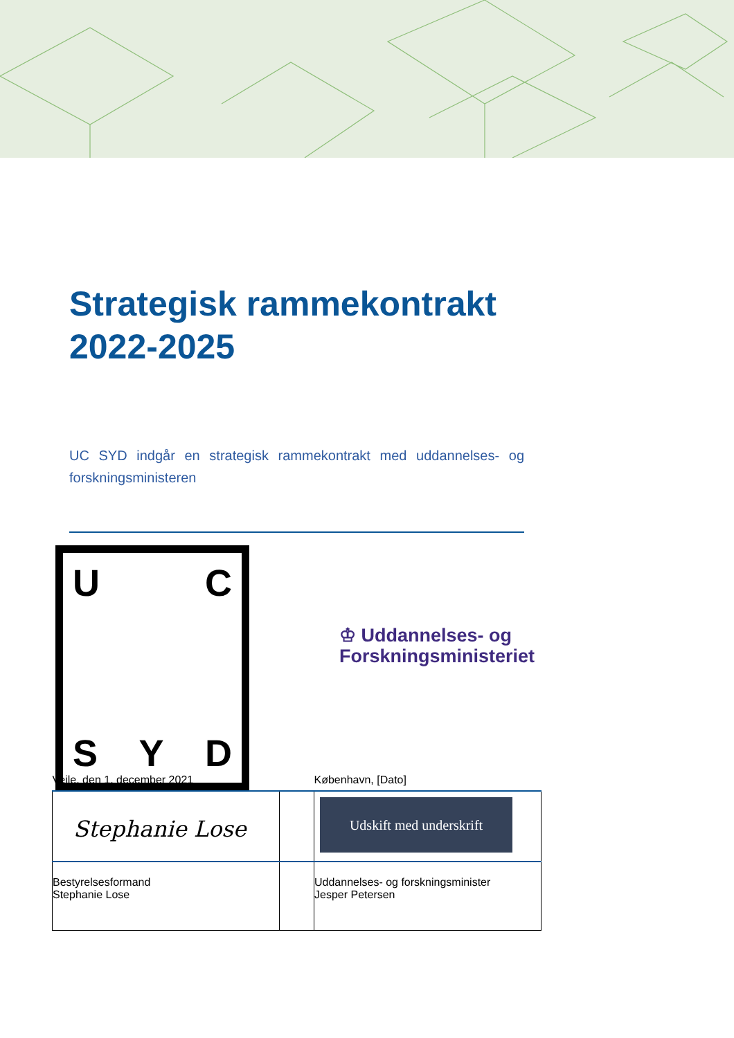Strategisk rammekontrakt
2022-2025
UC SYD indgår en strategisk rammekontrakt med uddannelses- og forskningsministeren
U C
S Y D
♔ Uddannelses- og
Forskningsministeriet
| Vejle, den 1. december 2021 | | København, [Dato] |
| Stephanie Lose | | Udskift med underskrift |
| Bestyrelsesformand Stephanie Lose | | Uddannelses- og forskningsminister Jesper Petersen |